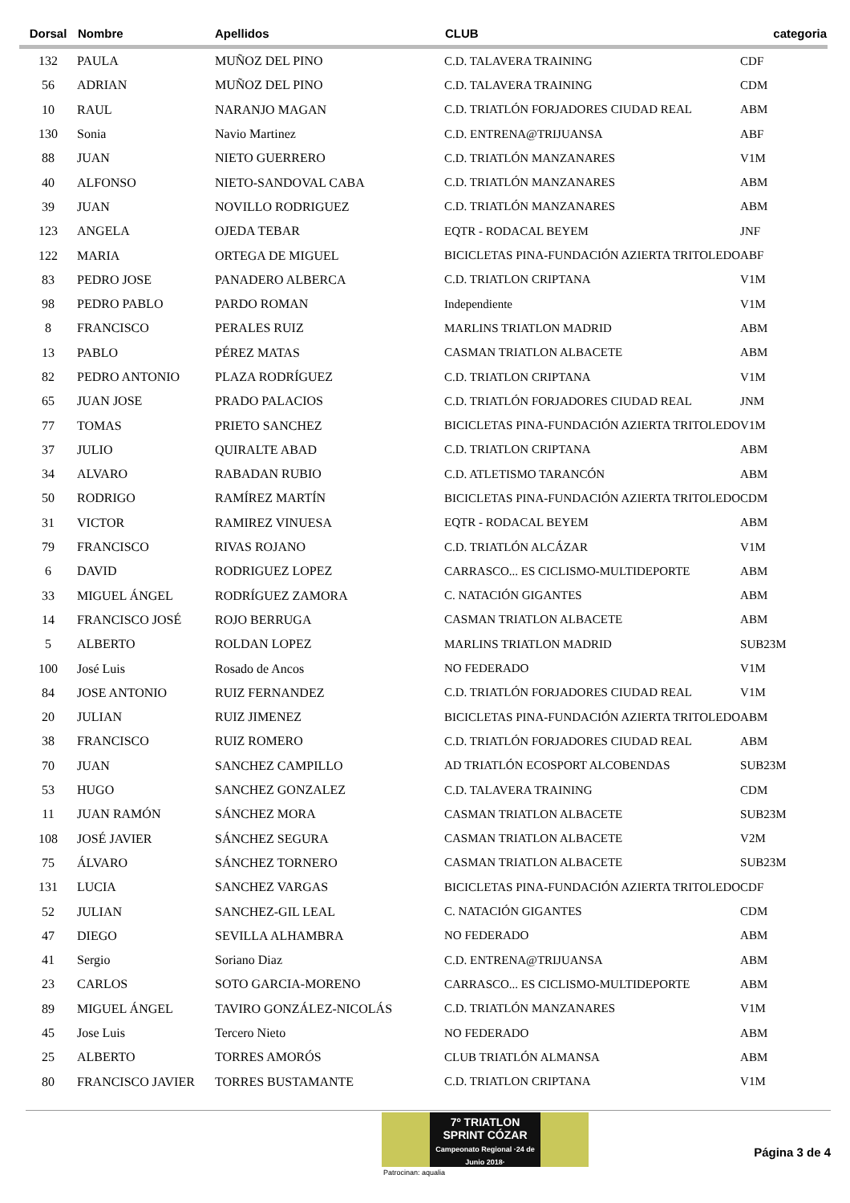| Dorsal | Nombre | Apellidos | CLUB | categoria |
| --- | --- | --- | --- | --- |
| 132 | PAULA | MUÑOZ DEL PINO | C.D. TALAVERA TRAINING | CDF |
| 56 | ADRIAN | MUÑOZ DEL PINO | C.D. TALAVERA TRAINING | CDM |
| 10 | RAUL | NARANJO MAGAN | C.D. TRIATLÓN FORJADORES CIUDAD REAL | ABM |
| 130 | Sonia | Navio Martinez | C.D. ENTRENA@TRIJUANSA | ABF |
| 88 | JUAN | NIETO GUERRERO | C.D. TRIATLÓN MANZANARES | V1M |
| 40 | ALFONSO | NIETO-SANDOVAL CABA | C.D. TRIATLÓN MANZANARES | ABM |
| 39 | JUAN | NOVILLO RODRIGUEZ | C.D. TRIATLÓN MANZANARES | ABM |
| 123 | ANGELA | OJEDA TEBAR | EQTR - RODACAL BEYEM | JNF |
| 122 | MARIA | ORTEGA DE MIGUEL | BICICLETAS PINA-FUNDACIÓN AZIERTA TRITOLEDO | ABF |
| 83 | PEDRO JOSE | PANADERO ALBERCA | C.D. TRIATLON CRIPTANA | V1M |
| 98 | PEDRO PABLO | PARDO ROMAN | Independiente | V1M |
| 8 | FRANCISCO | PERALES RUIZ | MARLINS TRIATLON MADRID | ABM |
| 13 | PABLO | PÉREZ MATAS | CASMAN TRIATLON ALBACETE | ABM |
| 82 | PEDRO ANTONIO | PLAZA RODRÍGUEZ | C.D. TRIATLON CRIPTANA | V1M |
| 65 | JUAN JOSE | PRADO PALACIOS | C.D. TRIATLÓN FORJADORES CIUDAD REAL | JNM |
| 77 | TOMAS | PRIETO SANCHEZ | BICICLETAS PINA-FUNDACIÓN AZIERTA TRITOLEDO | V1M |
| 37 | JULIO | QUIRALTE ABAD | C.D. TRIATLON CRIPTANA | ABM |
| 34 | ALVARO | RABADAN RUBIO | C.D. ATLETISMO TARANCÓN | ABM |
| 50 | RODRIGO | RAMÍREZ MARTÍN | BICICLETAS PINA-FUNDACIÓN AZIERTA TRITOLEDO | CDM |
| 31 | VICTOR | RAMIREZ VINUESA | EQTR - RODACAL BEYEM | ABM |
| 79 | FRANCISCO | RIVAS ROJANO | C.D. TRIATLÓN ALCÁZAR | V1M |
| 6 | DAVID | RODRIGUEZ LOPEZ | CARRASCO... ES CICLISMO-MULTIDEPORTE | ABM |
| 33 | MIGUEL ÁNGEL | RODRÍGUEZ ZAMORA | C. NATACIÓN GIGANTES | ABM |
| 14 | FRANCISCO JOSÉ | ROJO BERRUGA | CASMAN TRIATLON ALBACETE | ABM |
| 5 | ALBERTO | ROLDAN LOPEZ | MARLINS TRIATLON MADRID | SUB23M |
| 100 | José Luis | Rosado de Ancos | NO FEDERADO | V1M |
| 84 | JOSE ANTONIO | RUIZ FERNANDEZ | C.D. TRIATLÓN FORJADORES CIUDAD REAL | V1M |
| 20 | JULIAN | RUIZ JIMENEZ | BICICLETAS PINA-FUNDACIÓN AZIERTA TRITOLEDO | ABM |
| 38 | FRANCISCO | RUIZ ROMERO | C.D. TRIATLÓN FORJADORES CIUDAD REAL | ABM |
| 70 | JUAN | SANCHEZ CAMPILLO | AD TRIATLÓN ECOSPORT ALCOBENDAS | SUB23M |
| 53 | HUGO | SANCHEZ GONZALEZ | C.D. TALAVERA TRAINING | CDM |
| 11 | JUAN RAMÓN | SÁNCHEZ MORA | CASMAN TRIATLON ALBACETE | SUB23M |
| 108 | JOSÉ JAVIER | SÁNCHEZ SEGURA | CASMAN TRIATLON ALBACETE | V2M |
| 75 | ÁLVARO | SÁNCHEZ TORNERO | CASMAN TRIATLON ALBACETE | SUB23M |
| 131 | LUCIA | SANCHEZ VARGAS | BICICLETAS PINA-FUNDACIÓN AZIERTA TRITOLEDO | CDF |
| 52 | JULIAN | SANCHEZ-GIL LEAL | C. NATACIÓN GIGANTES | CDM |
| 47 | DIEGO | SEVILLA ALHAMBRA | NO FEDERADO | ABM |
| 41 | Sergio | Soriano Diaz | C.D. ENTRENA@TRIJUANSA | ABM |
| 23 | CARLOS | SOTO GARCIA-MORENO | CARRASCO... ES CICLISMO-MULTIDEPORTE | ABM |
| 89 | MIGUEL ÁNGEL | TAVIRO GONZÁLEZ-NICOLÁS | C.D. TRIATLÓN MANZANARES | V1M |
| 45 | Jose Luis | Tercero Nieto | NO FEDERADO | ABM |
| 25 | ALBERTO | TORRES AMORÓS | CLUB TRIATLÓN ALMANSA | ABM |
| 80 | FRANCISCO JAVIER | TORRES BUSTAMANTE | C.D. TRIATLON CRIPTANA | V1M |
7º TRIATLON SPRINT CÓZAR
Campeonato Regional ·24 de Junio 2018·
Patrocinan: aqualia
Página 3 de 4